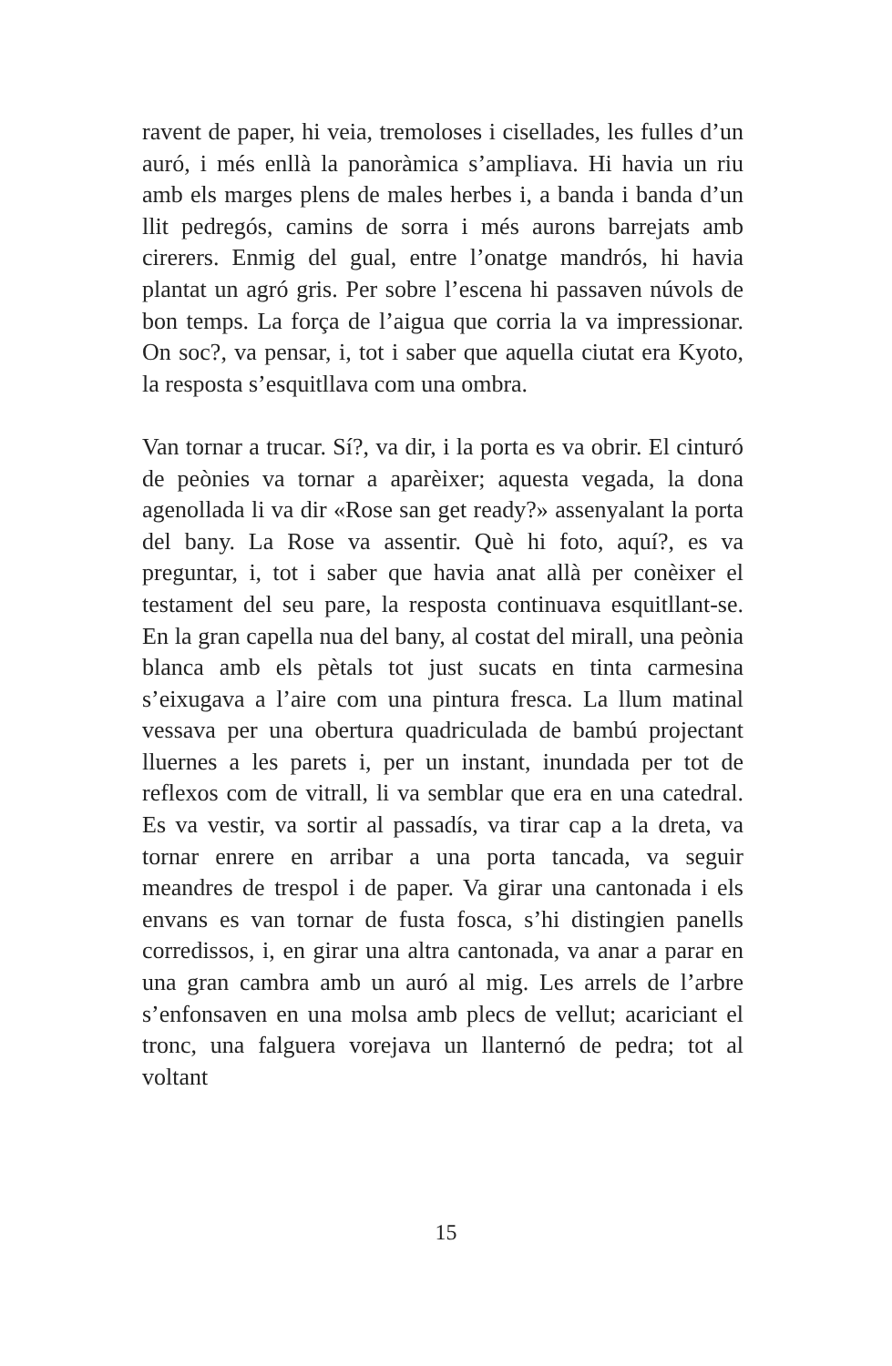ravent de paper, hi veia, tremoloses i cisellades, les fulles d’un auró, i més enllà la panoràmica s’ampliava. Hi havia un riu amb els marges plens de males herbes i, a banda i banda d’un llit pedregós, camins de sorra i més aurons barrejats amb cirerers. Enmig del gual, entre l’onatge mandrós, hi havia plantat un agró gris. Per sobre l’escena hi passaven núvols de bon temps. La força de l’aigua que corria la va impressionar. On soc?, va pensar, i, tot i saber que aquella ciutat era Kyoto, la resposta s’esquitllava com una ombra.
Van tornar a trucar. Sí?, va dir, i la porta es va obrir. El cinturó de peònies va tornar a aparèixer; aquesta vegada, la dona agenollada li va dir «Rose san get ready?» assenyalant la porta del bany. La Rose va assentir. Què hi foto, aquí?, es va preguntar, i, tot i saber que havia anat allà per conèixer el testament del seu pare, la resposta continuava esquitllant-se. En la gran capella nua del bany, al costat del mirall, una peònia blanca amb els pètals tot just sucats en tinta carmesina s’eixugava a l’aire com una pintura fresca. La llum matinal vessava per una obertura quadriculada de bambú projectant lluernes a les parets i, per un instant, inundada per tot de reflexos com de vitrall, li va semblar que era en una catedral. Es va vestir, va sortir al passadís, va tirar cap a la dreta, va tornar enrere en arribar a una porta tancada, va seguir meandres de trespol i de paper. Va girar una cantonada i els envans es van tornar de fusta fosca, s’hi distingien panells corredissos, i, en girar una altra cantonada, va anar a parar en una gran cambra amb un auró al mig. Les arrels de l’arbre s’enfonsaven en una molsa amb plecs de vellut; acariciant el tronc, una falguera vorejava un llanternó de pedra; tot al voltant
15